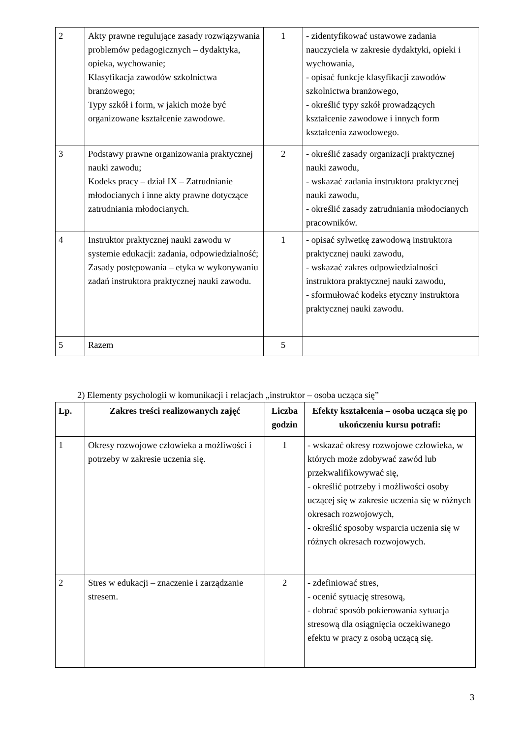| 2 | Akty prawne regulujące zasady rozwiązywania problemów pedagogicznych – dydaktyka, opieka, wychowanie; Klasyfikacja zawodów szkolnictwa branżowego; Typy szkół i form, w jakich może być organizowane kształcenie zawodowe. | 1 | - zidentyfikować ustawowe zadania nauczyciela w zakresie dydaktyki, opieki i wychowania, - opisać funkcje klasyfikacji zawodów szkolnictwa branżowego, - określić typy szkół prowadzących kształcenie zawodowe i innych form kształcenia zawodowego. |
| 3 | Podstawy prawne organizowania praktycznej nauki zawodu; Kodeks pracy – dział IX – Zatrudnianie młodocianych i inne akty prawne dotyczące zatrudniania młodocianych. | 2 | - określić zasady organizacji praktycznej nauki zawodu, - wskazać zadania instruktora praktycznej nauki zawodu, - określić zasady zatrudniania młodocianych pracowników. |
| 4 | Instruktor praktycznej nauki zawodu w systemie edukacji: zadania, odpowiedzialność; Zasady postępowania – etyka w wykonywaniu zadań instruktora praktycznej nauki zawodu. | 1 | - opisać sylwetkę zawodową instruktora praktycznej nauki zawodu, - wskazać zakres odpowiedzialności instruktora praktycznej nauki zawodu, - sformułować kodeks etyczny instruktora praktycznej nauki zawodu. |
| 5 | Razem | 5 | |
2) Elementy psychologii w komunikacji i relacjach „instruktor – osoba ucząca się”
| Lp. | Zakres treści realizowanych zajęć | Liczba godzin | Efekty kształcenia – osoba ucząca się po ukończeniu kursu potrafi: |
| --- | --- | --- | --- |
| 1 | Okresy rozwojowe człowieka a możliwości i potrzeby w zakresie uczenia się. | 1 | - wskazać okresy rozwojowe człowieka, w których może zdobywać zawód lub przekwalifikowywać się, - określić potrzeby i możliwości osoby uczącej się w zakresie uczenia się w różnych okresach rozwojowych, - określić sposoby wsparcia uczenia się w różnych okresach rozwojowych. |
| 2 | Stres w edukacji – znaczenie i zarządzanie stresem. | 2 | - zdefiniować stres, - ocenić sytuację stresową, - dobrać sposób pokierowania sytuacja stresową dla osiągnięcia oczekiwanego efektu w pracy z osobą uczącą się. |
3